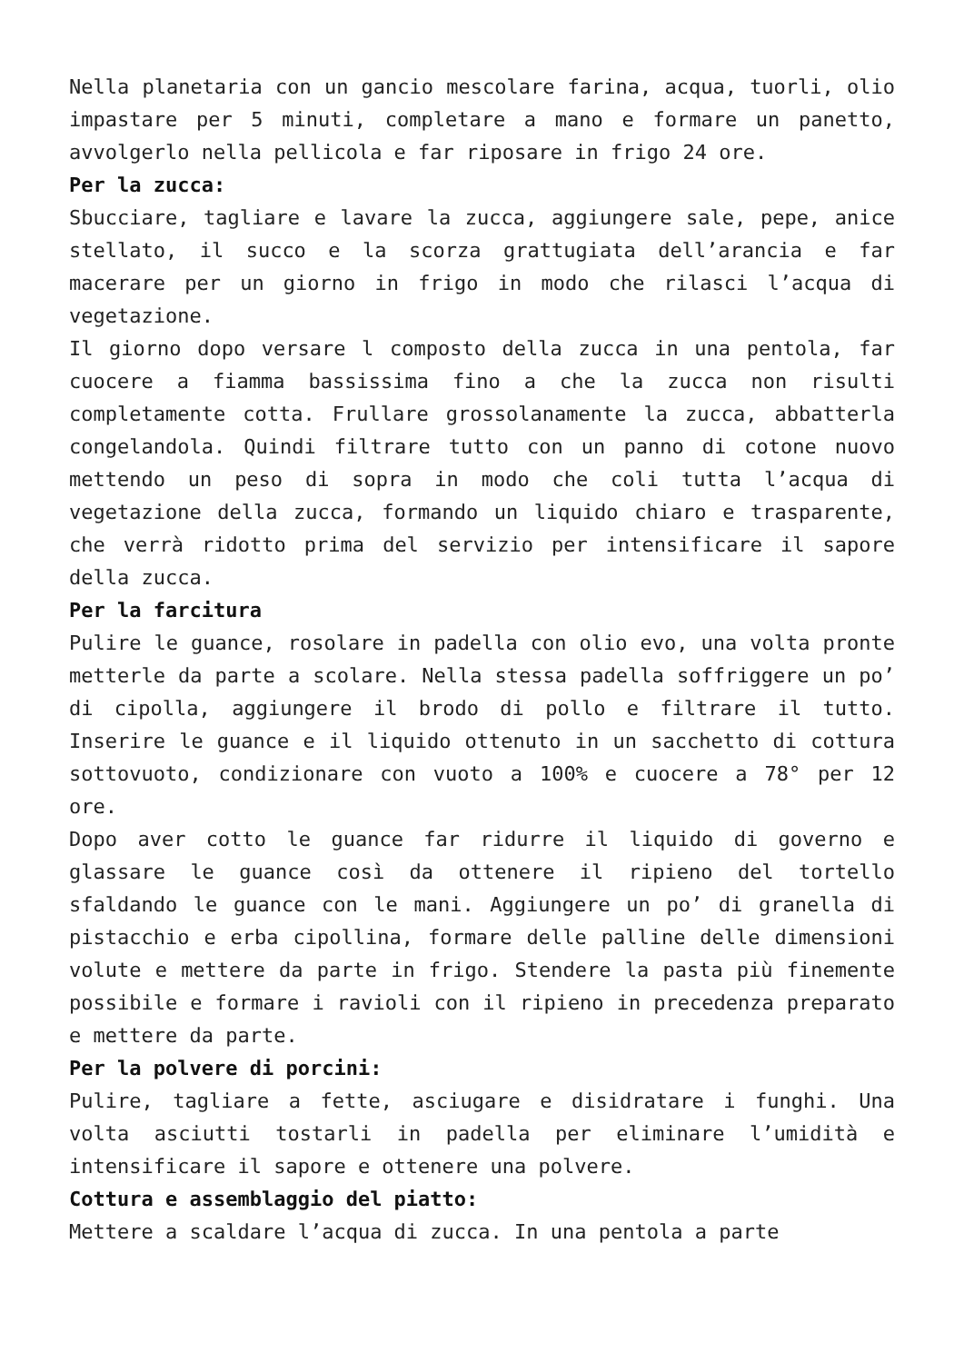Nella planetaria con un gancio mescolare farina, acqua, tuorli, olio impastare per 5 minuti, completare a mano e formare un panetto, avvolgerlo nella pellicola e far riposare in frigo 24 ore.
Per la zucca:
Sbucciare, tagliare e lavare la zucca, aggiungere sale, pepe, anice stellato, il succo e la scorza grattugiata dell’arancia e far macerare per un giorno in frigo in modo che rilasci l’acqua di vegetazione.
Il giorno dopo versare l composto della zucca in una pentola, far cuocere a fiamma bassissima fino a che la zucca non risulti completamente cotta. Frullare grossolanamente la zucca, abbatterla congelandola. Quindi filtrare tutto con un panno di cotone nuovo mettendo un peso di sopra in modo che coli tutta l’acqua di vegetazione della zucca, formando un liquido chiaro e trasparente, che verrà ridotto prima del servizio per intensificare il sapore della zucca.
Per la farcitura
Pulire le guance, rosolare in padella con olio evo, una volta pronte metterle da parte a scolare. Nella stessa padella soffriggere un po’ di cipolla, aggiungere il brodo di pollo e filtrare il tutto. Inserire le guance e il liquido ottenuto in un sacchetto di cottura sottovuoto, condizionare con vuoto a 100% e cuocere a 78° per 12 ore.
Dopo aver cotto le guance far ridurre il liquido di governo e glassare le guance così da ottenere il ripieno del tortello sfaldando le guance con le mani. Aggiungere un po’ di granella di pistacchio e erba cipollina, formare delle palline delle dimensioni volute e mettere da parte in frigo. Stendere la pasta più finemente possibile e formare i ravioli con il ripieno in precedenza preparato e mettere da parte.
Per la polvere di porcini:
Pulire, tagliare a fette, asciugare e disidratare i funghi. Una volta asciutti tostarli in padella per eliminare l’umidità e intensificare il sapore e ottenere una polvere.
Cottura e assemblaggio del piatto:
Mettere a scaldare l’acqua di zucca. In una pentola a parte